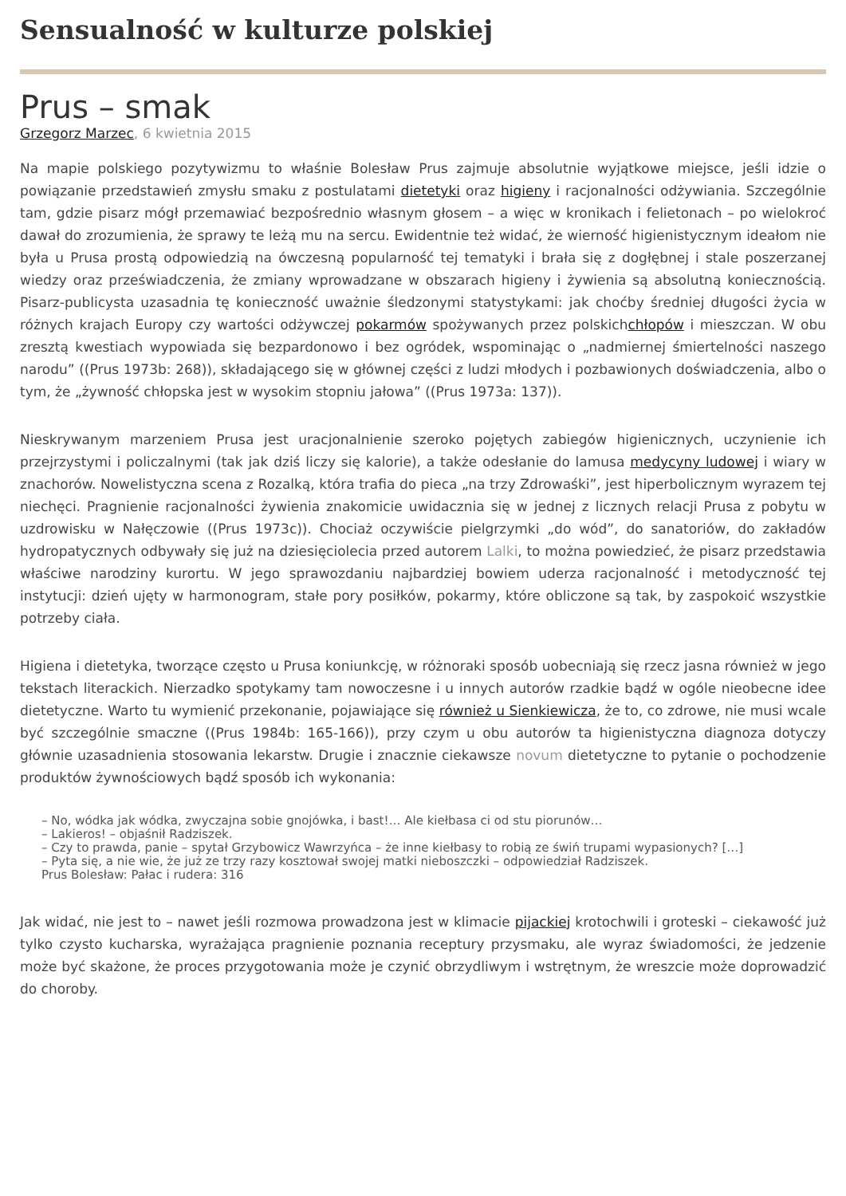Sensualność w kulturze polskiej
Prus – smak
Grzegorz Marzec, 6 kwietnia 2015
Na mapie polskiego pozytywizmu to właśnie Bolesław Prus zajmuje absolutnie wyjątkowe miejsce, jeśli idzie o powiązanie przedstawień zmysłu smaku z postulatami dietetyki oraz higieny i racjonalności odżywiania. Szczególnie tam, gdzie pisarz mógł przemawiać bezpośrednio własnym głosem – a więc w kronikach i felietonach – po wielokroć dawał do zrozumienia, że sprawy te leżą mu na sercu. Ewidentnie też widać, że wierność higienistycznym ideałom nie była u Prusa prostą odpowiedzią na ówczesną popularność tej tematyki i brała się z dogłębnej i stale poszerzanej wiedzy oraz przeświadczenia, że zmiany wprowadzane w obszarach higieny i żywienia są absolutną koniecznością. Pisarz-publicysta uzasadnia tę konieczność uważnie śledzonymi statystykami: jak choćby średniej długości życia w różnych krajach Europy czy wartości odżywczej pokarmów spożywanych przez polskichchłopów i mieszczan. W obu zresztą kwestiach wypowiada się bezpardonowo i bez ogródek, wspominając o „nadmiernej śmiertelności naszego narodu” ((Prus 1973b: 268)), składającego się w głównej części z ludzi młodych i pozbawionych doświadczenia, albo o tym, że „żywność chłopska jest w wysokim stopniu jałowa” ((Prus 1973a: 137)).
Nieskrywanym marzeniem Prusa jest uracjonalnienie szeroko pojętych zabiegów higienicznych, uczynienie ich przejrzystymi i policzalnymi (tak jak dziś liczy się kalorie), a także odesłanie do lamusa medycyny ludowej i wiary w znachorów. Nowelistyczna scena z Rozalką, która trafia do pieca „na trzy Zdrowaśki”, jest hiperbolicznym wyrazem tej niechęci. Pragnienie racjonalności żywienia znakomicie uwidacznia się w jednej z licznych relacji Prusa z pobytu w uzdrowisku w Nałęczowie ((Prus 1973c)). Chociaż oczywiście pielgrzymki „do wód”, do sanatoriów, do zakładów hydropatycznych odbywały się już na dziesięciolecia przed autorem Lalki, to można powiedzieć, że pisarz przedstawia właściwe narodziny kurortu. W jego sprawozdaniu najbardziej bowiem uderza racjonalność i metodyczność tej instytucji: dzień ujęty w harmonogram, stałe pory posiłków, pokarmy, które obliczone są tak, by zaspokoić wszystkie potrzeby ciała.
Higiena i dietetyka, tworzące często u Prusa koniunkcję, w różnoraki sposób uobecniają się rzecz jasna również w jego tekstach literackich. Nierzadko spotykamy tam nowoczesne i u innych autorów rzadkie bądź w ogóle nieobecne idee dietetyczne. Warto tu wymienić przekonanie, pojawiające się również u Sienkiewicza, że to, co zdrowe, nie musi wcale być szczególnie smaczne ((Prus 1984b: 165-166)), przy czym u obu autorów ta higienistyczna diagnoza dotyczy głównie uzasadnienia stosowania lekarstw. Drugie i znacznie ciekawsze novum dietetyczne to pytanie o pochodzenie produktów żywnościowych bądź sposób ich wykonania:
– No, wódka jak wódka, zwyczajna sobie gnojówka, i bast!… Ale kiełbasa ci od stu piorunów…
– Lakieros! – objaśnił Radziszek.
– Czy to prawda, panie – spytał Grzybowicz Wawrzyńca – że inne kiełbasy to robią ze świń trupami wypasionych? […]
– Pyta się, a nie wie, że już ze trzy razy kosztował swojej matki nieboszczki – odpowiedział Radziszek.
Prus Bolesław: Pałac i rudera: 316
Jak widać, nie jest to – nawet jeśli rozmowa prowadzona jest w klimacie pijackiej krotochwili i groteski – ciekawość już tylko czysto kucharska, wyrażająca pragnienie poznania receptury przysmaku, ale wyraz świadomości, że jedzenie może być skażone, że proces przygotowania może je czynić obrzydliwym i wstrętnym, że wreszcie może doprowadzić do choroby.